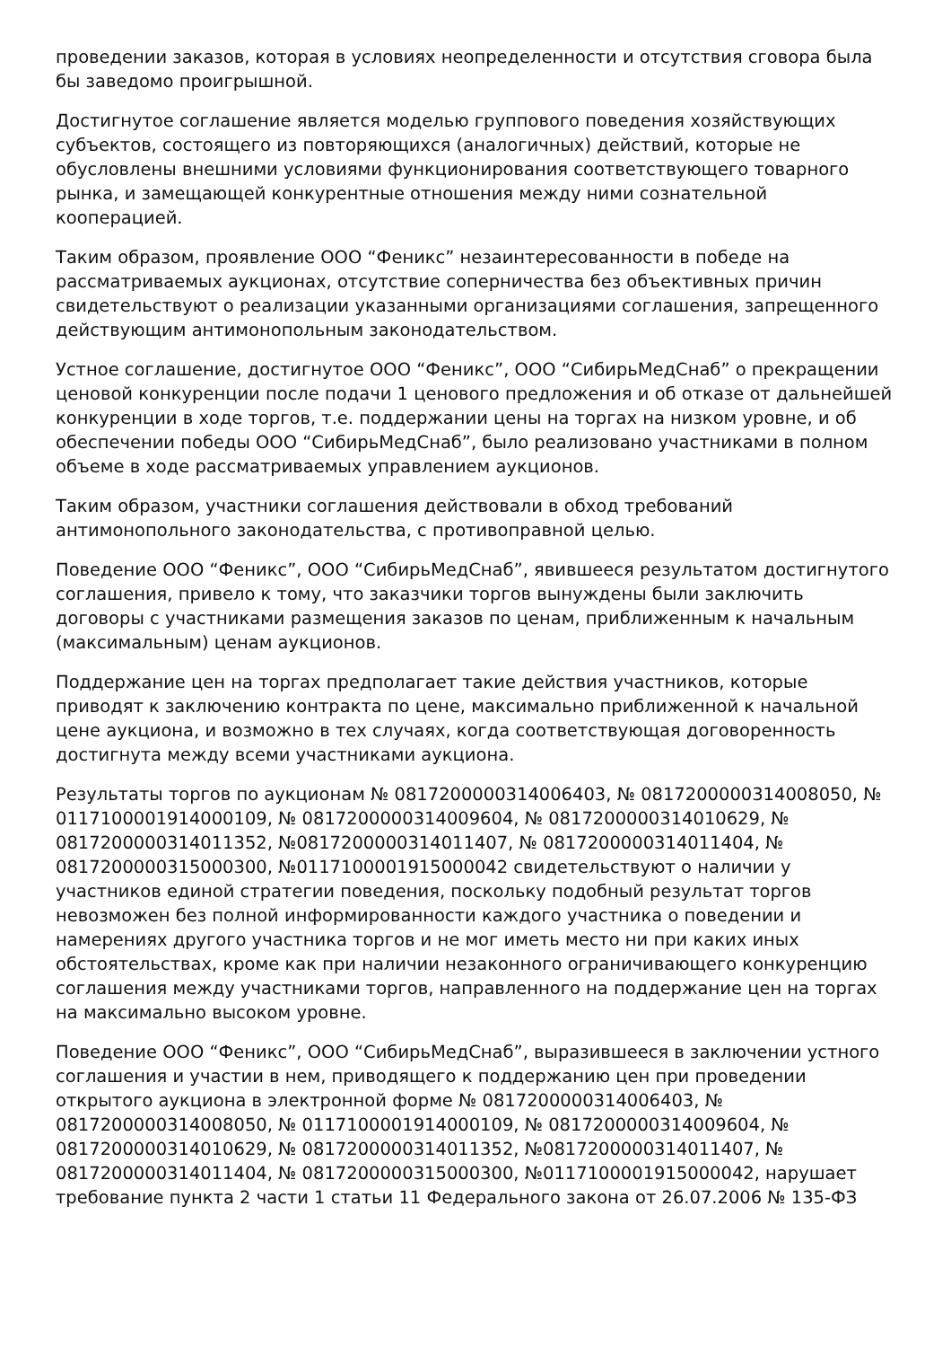проведении заказов, которая в условиях неопределенности и отсутствия сговора была бы заведомо проигрышной.
Достигнутое соглашение является моделью группового поведения хозяйствующих субъектов, состоящего из повторяющихся (аналогичных) действий, которые не обусловлены внешними условиями функционирования соответствующего товарного рынка, и замещающей конкурентные отношения между ними сознательной кооперацией.
Таким образом, проявление ООО “Феникс” незаинтересованности в победе на рассматриваемых аукционах, отсутствие соперничества без объективных причин свидетельствуют о реализации указанными организациями соглашения, запрещенного действующим антимонопольным законодательством.
Устное соглашение, достигнутое ООО “Феникс”, ООО “СибирьМедСнаб” о прекращении ценовой конкуренции после подачи 1 ценового предложения и об отказе от дальнейшей конкуренции в ходе торгов, т.е. поддержании цены на торгах на низком уровне, и об обеспечении победы ООО “СибирьМедСнаб”, было реализовано участниками в полном объеме в ходе рассматриваемых управлением аукционов.
Таким образом, участники соглашения действовали в обход требований антимонопольного законодательства, с противоправной целью.
Поведение ООО “Феникс”, ООО “СибирьМедСнаб”, явившееся результатом достигнутого соглашения, привело к тому, что заказчики торгов вынуждены были заключить договоры с участниками размещения заказов по ценам, приближенным к начальным (максимальным) ценам аукционов.
Поддержание цен на торгах предполагает такие действия участников, которые приводят к заключению контракта по цене, максимально приближенной к начальной цене аукциона, и возможно в тех случаях, когда соответствующая договоренность достигнута между всеми участниками аукциона.
Результаты торгов по аукционам № 0817200000314006403, № 0817200000314008050, № 0117100001914000109, № 0817200000314009604, № 0817200000314010629, № 0817200000314011352, №0817200000314011407, № 0817200000314011404, № 0817200000315000300, №0117100001915000042 свидетельствуют о наличии у участников единой стратегии поведения, поскольку подобный результат торгов невозможен без полной информированности каждого участника о поведении и намерениях другого участника торгов и не мог иметь место ни при каких иных обстоятельствах, кроме как при наличии незаконного ограничивающего конкуренцию соглашения между участниками торгов, направленного на поддержание цен на торгах на максимально высоком уровне.
Поведение ООО “Феникс”, ООО “СибирьМедСнаб”, выразившееся в заключении устного соглашения и участии в нем, приводящего к поддержанию цен при проведении открытого аукциона в электронной форме № 0817200000314006403, № 0817200000314008050, № 0117100001914000109, № 0817200000314009604, № 0817200000314010629, № 0817200000314011352, №0817200000314011407, № 0817200000314011404, № 0817200000315000300, №0117100001915000042, нарушает требование пункта 2 части 1 статьи 11 Федерального закона от 26.07.2006 № 135-ФЗ